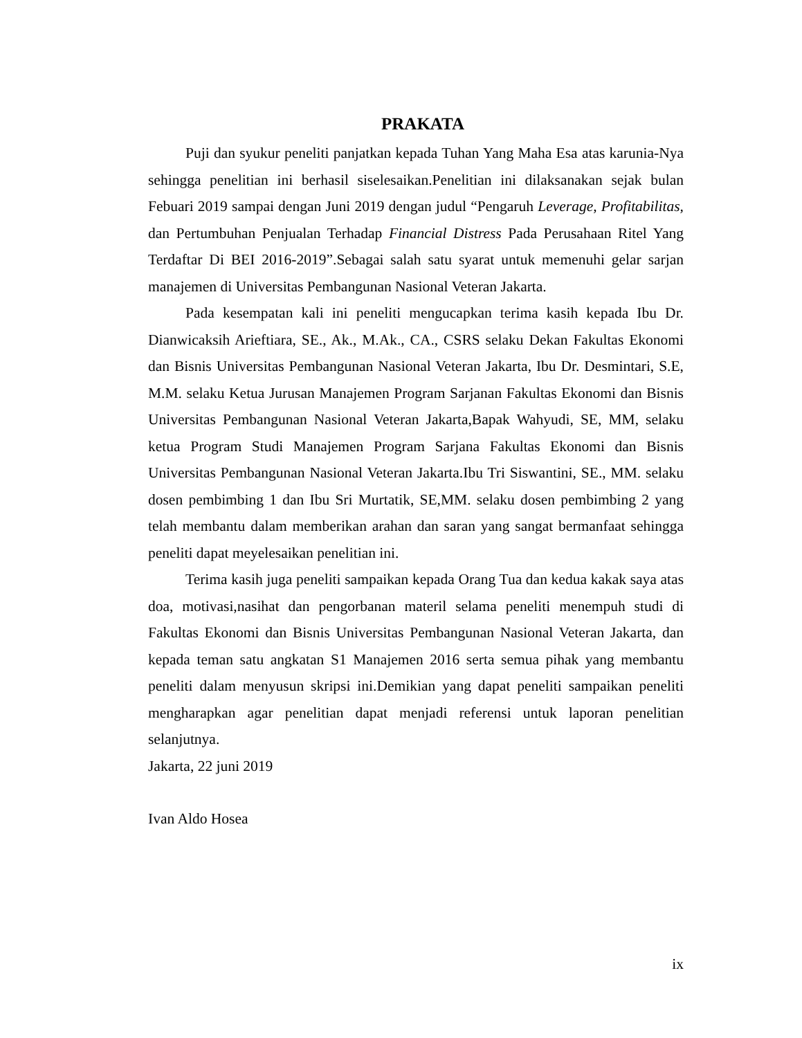PRAKATA
Puji dan syukur peneliti panjatkan kepada Tuhan Yang Maha Esa atas karunia-Nya sehingga penelitian ini berhasil siselesaikan.Penelitian ini dilaksanakan sejak bulan Febuari 2019 sampai dengan Juni 2019 dengan judul “Pengaruh Leverage, Profitabilitas, dan Pertumbuhan Penjualan Terhadap Financial Distress Pada Perusahaan Ritel Yang Terdaftar Di BEI 2016-2019”.Sebagai salah satu syarat untuk memenuhi gelar sarjan manajemen di Universitas Pembangunan Nasional Veteran Jakarta.
Pada kesempatan kali ini peneliti mengucapkan terima kasih kepada Ibu Dr. Dianwicaksih Arieftiara, SE., Ak., M.Ak., CA., CSRS selaku Dekan Fakultas Ekonomi dan Bisnis Universitas Pembangunan Nasional Veteran Jakarta, Ibu Dr. Desmintari, S.E, M.M. selaku Ketua Jurusan Manajemen Program Sarjanan Fakultas Ekonomi dan Bisnis Universitas Pembangunan Nasional Veteran Jakarta,Bapak Wahyudi, SE, MM, selaku ketua Program Studi Manajemen Program Sarjana Fakultas Ekonomi dan Bisnis Universitas Pembangunan Nasional Veteran Jakarta.Ibu Tri Siswantini, SE., MM. selaku dosen pembimbing 1 dan Ibu Sri Murtatik, SE,MM. selaku dosen pembimbing 2 yang telah membantu dalam memberikan arahan dan saran yang sangat bermanfaat sehingga peneliti dapat meyelesaikan penelitian ini.
Terima kasih juga peneliti sampaikan kepada Orang Tua dan kedua kakak saya atas doa, motivasi,nasihat dan pengorbanan materil selama peneliti menempuh studi di Fakultas Ekonomi dan Bisnis Universitas Pembangunan Nasional Veteran Jakarta, dan kepada teman satu angkatan S1 Manajemen 2016 serta semua pihak yang membantu peneliti dalam menyusun skripsi ini.Demikian yang dapat peneliti sampaikan peneliti mengharapkan agar penelitian dapat menjadi referensi untuk laporan penelitian selanjutnya.
Jakarta, 22 juni 2019
Ivan Aldo Hosea
ix